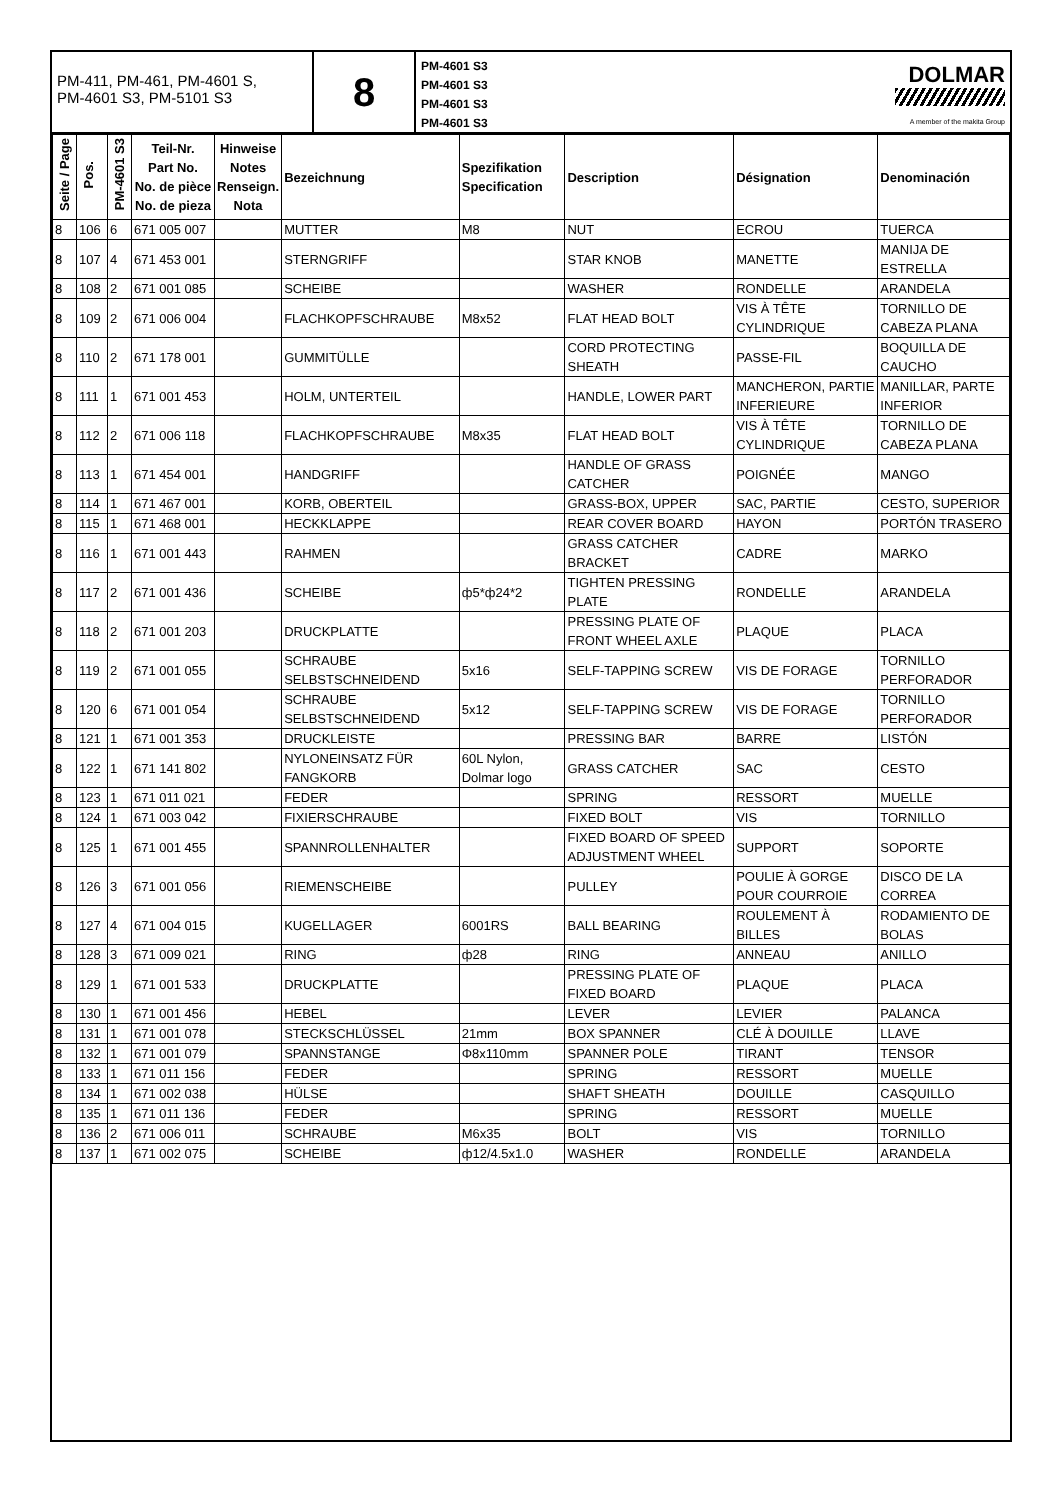PM-411, PM-461, PM-4601 S,
PM-4601 S3, PM-5101 S3
8
PM-4601 S3
PM-4601 S3
PM-4601 S3
PM-4601 S3
DOLMAR
A member of the makita Group
| Seite / Page | Pos. | PM-4601 S3 | Teil-Nr. Part No. No. de pièce No. de pieza | Hinweise Notes Renseign. Nota | Bezeichnung | Spezifikation Specification | Description | Désignation | Denominación |
| --- | --- | --- | --- | --- | --- | --- | --- | --- | --- |
| 8 | 106 | 6 | 671 005 007 | | MUTTER | M8 | NUT | ECROU | TUERCA |
| 8 | 107 | 4 | 671 453 001 | | STERNGRIFF | | STAR KNOB | MANETTE | MANIJA DE ESTRELLA |
| 8 | 108 | 2 | 671 001 085 | | SCHEIBE | | WASHER | RONDELLE | ARANDELA |
| 8 | 109 | 2 | 671 006 004 | | FLACHKOPFSCHRAUBE | M8x52 | FLAT HEAD BOLT | VIS À TÊTE CYLINDRIQUE | TORNILLO DE CABEZA PLANA |
| 8 | 110 | 2 | 671 178 001 | | GUMMITÜLLE | | CORD PROTECTING SHEATH | PASSE-FIL | BOQUILLA DE CAUCHO |
| 8 | 111 | 1 | 671 001 453 | | HOLM, UNTERTEIL | | HANDLE, LOWER PART | MANCHERON, PARTIE INFERIEURE | MANILLAR, PARTE INFERIOR |
| 8 | 112 | 2 | 671 006 118 | | FLACHKOPFSCHRAUBE | M8x35 | FLAT HEAD BOLT | VIS À TÊTE CYLINDRIQUE | TORNILLO DE CABEZA PLANA |
| 8 | 113 | 1 | 671 454 001 | | HANDGRIFF | | HANDLE OF GRASS CATCHER | POIGNÉE | MANGO |
| 8 | 114 | 1 | 671 467 001 | | KORB, OBERTEIL | | GRASS-BOX, UPPER | SAC, PARTIE | CESTO, SUPERIOR |
| 8 | 115 | 1 | 671 468 001 | | HECKKLAPPE | | REAR COVER BOARD | HAYON | PORTÓN TRASERO |
| 8 | 116 | 1 | 671 001 443 | | RAHMEN | | GRASS CATCHER BRACKET | CADRE | MARKO |
| 8 | 117 | 2 | 671 001 436 | | SCHEIBE | ф5*ф24*2 | TIGHTEN PRESSING PLATE | RONDELLE | ARANDELA |
| 8 | 118 | 2 | 671 001 203 | | DRUCKPLATTE | | PRESSING PLATE OF FRONT WHEEL AXLE | PLAQUE | PLACA |
| 8 | 119 | 2 | 671 001 055 | | SCHRAUBE SELBSTSCHNEIDEND | 5x16 | SELF-TAPPING SCREW | VIS DE FORAGE | TORNILLO PERFORADOR |
| 8 | 120 | 6 | 671 001 054 | | SCHRAUBE SELBSTSCHNEIDEND | 5x12 | SELF-TAPPING SCREW | VIS DE FORAGE | TORNILLO PERFORADOR |
| 8 | 121 | 1 | 671 001 353 | | DRUCKLEISTE | | PRESSING BAR | BARRE | LISTÓN |
| 8 | 122 | 1 | 671 141 802 | | NYLONEINSATZ FÜR FANGKORB | 60L Nylon, Dolmar logo | GRASS CATCHER | SAC | CESTO |
| 8 | 123 | 1 | 671 011 021 | | FEDER | | SPRING | RESSORT | MUELLE |
| 8 | 124 | 1 | 671 003 042 | | FIXIERSCHRAUBE | | FIXED BOLT | VIS | TORNILLO |
| 8 | 125 | 1 | 671 001 455 | | SPANNROLLENHALTER | | FIXED BOARD OF SPEED ADJUSTMENT WHEEL | SUPPORT | SOPORTE |
| 8 | 126 | 3 | 671 001 056 | | RIEMENSCHEIBE | | PULLEY | POULIE À GORGE POUR COURROIE | DISCO DE LA CORREA |
| 8 | 127 | 4 | 671 004 015 | | KUGELLAGER | 6001RS | BALL BEARING | ROULEMENT À BILLES | RODAMIENTO DE BOLAS |
| 8 | 128 | 3 | 671 009 021 | | RING | ф28 | RING | ANNEAU | ANILLO |
| 8 | 129 | 1 | 671 001 533 | | DRUCKPLATTE | | PRESSING PLATE OF FIXED BOARD | PLAQUE | PLACA |
| 8 | 130 | 1 | 671 001 456 | | HEBEL | | LEVER | LEVIER | PALANCA |
| 8 | 131 | 1 | 671 001 078 | | STECKSCHLÜSSEL | 21mm | BOX SPANNER | CLÉ À DOUILLE | LLAVE |
| 8 | 132 | 1 | 671 001 079 | | SPANNSTANGE | Φ8x110mm | SPANNER POLE | TIRANT | TENSOR |
| 8 | 133 | 1 | 671 011 156 | | FEDER | | SPRING | RESSORT | MUELLE |
| 8 | 134 | 1 | 671 002 038 | | HÜLSE | | SHAFT SHEATH | DOUILLE | CASQUILLO |
| 8 | 135 | 1 | 671 011 136 | | FEDER | | SPRING | RESSORT | MUELLE |
| 8 | 136 | 2 | 671 006 011 | | SCHRAUBE | M6x35 | BOLT | VIS | TORNILLO |
| 8 | 137 | 1 | 671 002 075 | | SCHEIBE | ф12/4.5x1.0 | WASHER | RONDELLE | ARANDELA |